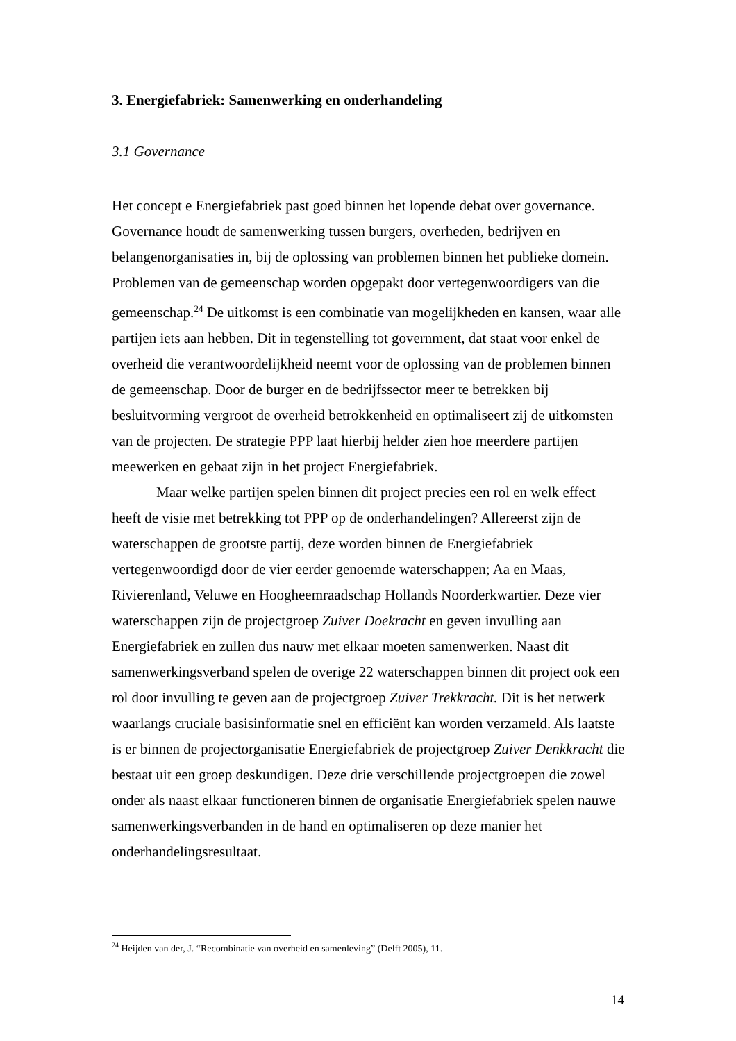3. Energiefabriek: Samenwerking en onderhandeling
3.1 Governance
Het concept e Energiefabriek past goed binnen het lopende debat over governance. Governance houdt de samenwerking tussen burgers, overheden, bedrijven en belangenorganisaties in, bij de oplossing van problemen binnen het publieke domein. Problemen van de gemeenschap worden opgepakt door vertegenwoordigers van die gemeenschap.<sup>24</sup> De uitkomst is een combinatie van mogelijkheden en kansen, waar alle partijen iets aan hebben. Dit in tegenstelling tot government, dat staat voor enkel de overheid die verantwoordelijkheid neemt voor de oplossing van de problemen binnen de gemeenschap. Door de burger en de bedrijfssector meer te betrekken bij besluitvorming vergroot de overheid betrokkenheid en optimaliseert zij de uitkomsten van de projecten. De strategie PPP laat hierbij helder zien hoe meerdere partijen meewerken en gebaat zijn in het project Energiefabriek.
Maar welke partijen spelen binnen dit project precies een rol en welk effect heeft de visie met betrekking tot PPP op de onderhandelingen? Allereerst zijn de waterschappen de grootste partij, deze worden binnen de Energiefabriek vertegenwoordigd door de vier eerder genoemde waterschappen; Aa en Maas, Rivierenland, Veluwe en Hoogheemraadschap Hollands Noorderkwartier. Deze vier waterschappen zijn de projectgroep Zuiver Doekracht en geven invulling aan Energiefabriek en zullen dus nauw met elkaar moeten samenwerken. Naast dit samenwerkingsverband spelen de overige 22 waterschappen binnen dit project ook een rol door invulling te geven aan de projectgroep Zuiver Trekkracht. Dit is het netwerk waarlangs cruciale basisinformatie snel en efficiënt kan worden verzameld. Als laatste is er binnen de projectorganisatie Energiefabriek de projectgroep Zuiver Denkkracht die bestaat uit een groep deskundigen. Deze drie verschillende projectgroepen die zowel onder als naast elkaar functioneren binnen de organisatie Energiefabriek spelen nauwe samenwerkingsverbanden in de hand en optimaliseren op deze manier het onderhandelingsresultaat.
<sup>24</sup> Heijden van der, J. “Recombinatie van overheid en samenleving” (Delft 2005), 11.
14